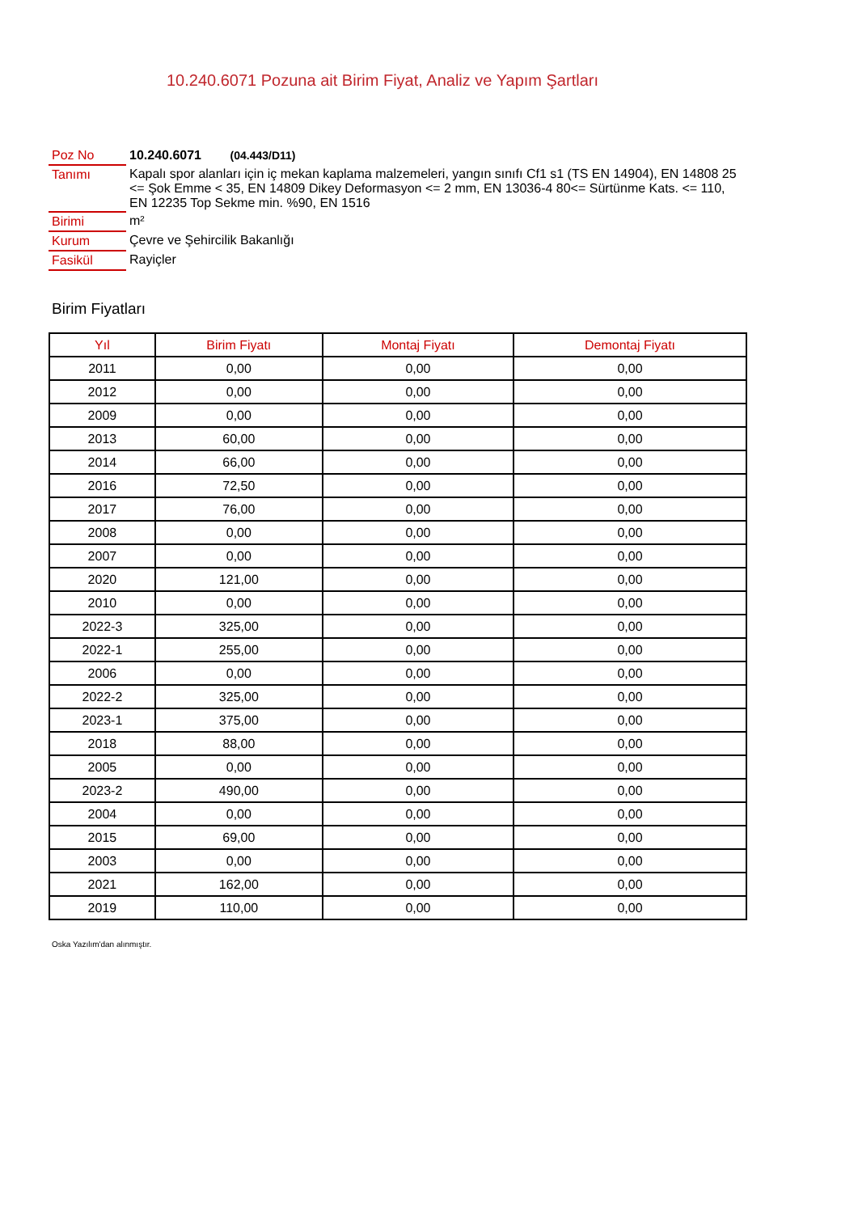10.240.6071 Pozuna ait Birim Fiyat, Analiz ve Yapım Şartları
| Poz No | 10.240.6071 (04.443/D11) |
| Tanımı | Kapalı spor alanları için iç mekan kaplama malzemeleri, yangın sınıfı Cf1 s1 (TS EN 14904), EN 14808 25 <= Şok Emme < 35, EN 14809 Dikey Deformasyon <= 2 mm, EN 13036-4 80<= Sürtünme Kats. <= 110, EN 12235 Top Sekme min. %90, EN 1516 |
| Birimi | m² |
| Kurum | Çevre ve Şehircilik Bakanlığı |
| Fasikül | Rayiçler |
Birim Fiyatları
| Yıl | Birim Fiyatı | Montaj Fiyatı | Demontaj Fiyatı |
| --- | --- | --- | --- |
| 2011 | 0,00 | 0,00 | 0,00 |
| 2012 | 0,00 | 0,00 | 0,00 |
| 2009 | 0,00 | 0,00 | 0,00 |
| 2013 | 60,00 | 0,00 | 0,00 |
| 2014 | 66,00 | 0,00 | 0,00 |
| 2016 | 72,50 | 0,00 | 0,00 |
| 2017 | 76,00 | 0,00 | 0,00 |
| 2008 | 0,00 | 0,00 | 0,00 |
| 2007 | 0,00 | 0,00 | 0,00 |
| 2020 | 121,00 | 0,00 | 0,00 |
| 2010 | 0,00 | 0,00 | 0,00 |
| 2022-3 | 325,00 | 0,00 | 0,00 |
| 2022-1 | 255,00 | 0,00 | 0,00 |
| 2006 | 0,00 | 0,00 | 0,00 |
| 2022-2 | 325,00 | 0,00 | 0,00 |
| 2023-1 | 375,00 | 0,00 | 0,00 |
| 2018 | 88,00 | 0,00 | 0,00 |
| 2005 | 0,00 | 0,00 | 0,00 |
| 2023-2 | 490,00 | 0,00 | 0,00 |
| 2004 | 0,00 | 0,00 | 0,00 |
| 2015 | 69,00 | 0,00 | 0,00 |
| 2003 | 0,00 | 0,00 | 0,00 |
| 2021 | 162,00 | 0,00 | 0,00 |
| 2019 | 110,00 | 0,00 | 0,00 |
Oska Yazılım'dan alınmıştır.